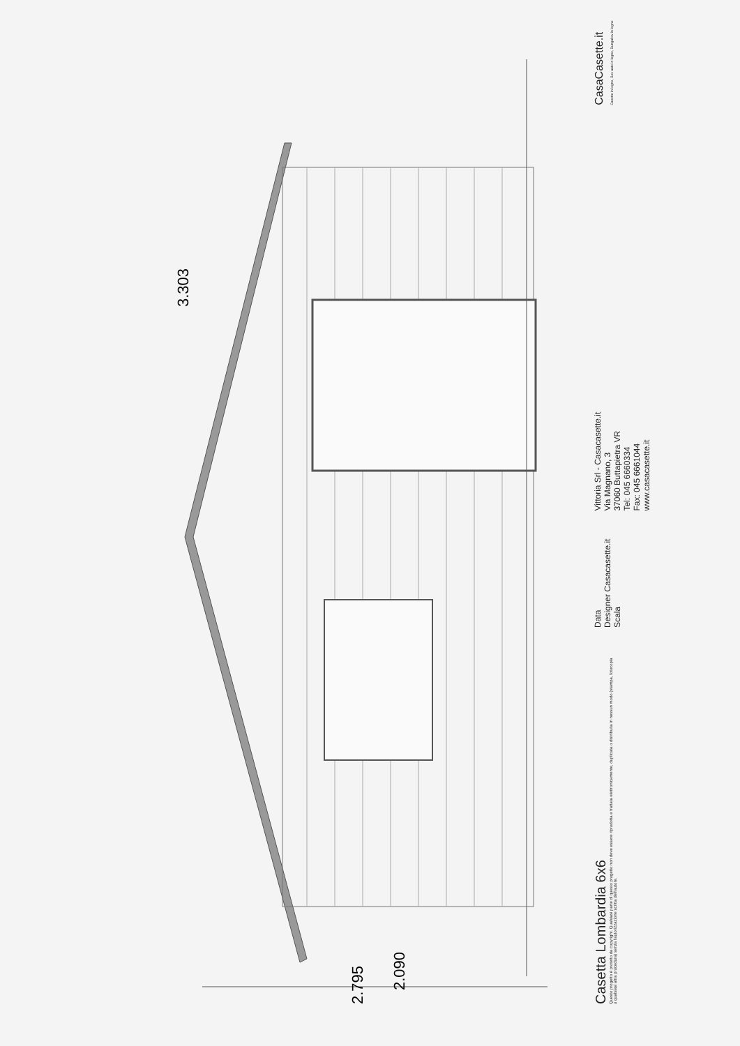3.303
2.090
2.795
Casetta Lombardia 6x6
Questo progetto è protetto da copyright. Qualsiasi parte di questo progetto non deve essere riprodotta e trattata elettronicamente, duplicata o distribuita in nessun modo (stampa, fotocopia o qualsiasi altra procedura) senza l'autorizzazione scritta dell'autore.
Data
Designer Casacasette.it
Scala
Vittoria Srl - Casacasette.it
Via Magnano, 3
37060 Buttapietra VR
Tel: 045 6660334
Fax: 045 6661044
www.casacasette.it
CasaCasette.it
Casette in legno, Box auto in legno, Bungalow in legno